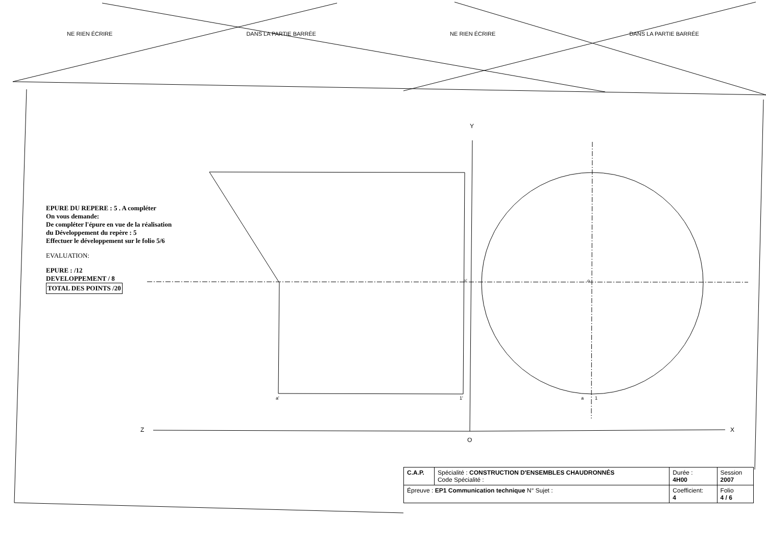NE RIEN ÉCRIRE DANS LA PARTIE BARRÉE NE RIEN ÉCRIRE DANS LA PARTIE BARRÉE
EPURE DU REPERE : 5 . A compléter
On vous demande:
De compléter l'épure en vue de la réalisation du Développement du repère : 5
Effectuer le développement sur le folio 5/6
EVALUATION:
EPURE : /12
DEVELOPPEMENT / 8
TOTAL DES POINTS /20
Y
X
Z
O
o' o
a' 1' a 1
| C.A.P. | Spécialité : CONSTRUCTION D'ENSEMBLES CHAUDRONNÉS Code Spécialité : | Durée : 4H00 | Session 2007 |
| Épreuve : EP1 Communication technique N° Sujet : | | Coefficient: 4 | Folio 4 / 6 |